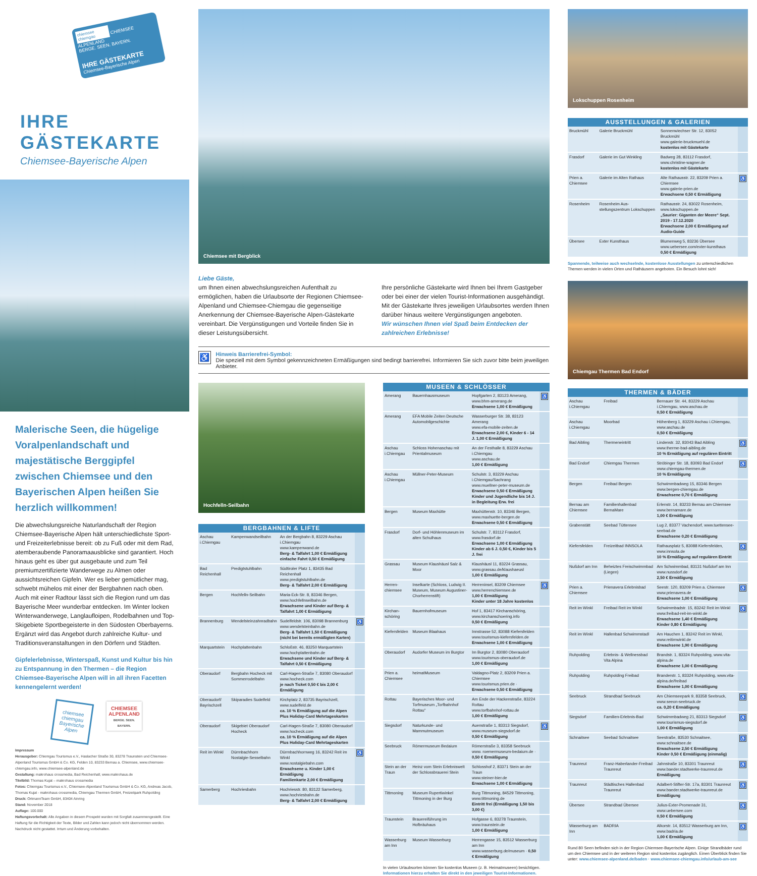chiemsee chiemgau CHIEMSEE ALPENLAND
BERGE. SEEN. BAYERN.
IHRE GÄSTEKARTE
Chiemsee-Bayerische Alpen
IHRE GÄSTEKARTE
Chiemsee-Bayerische Alpen
Malerische Seen, die hügelige Voralpen­landschaft und majestätische Berggipfel zwischen Chiemsee und den Bayerischen Alpen heißen Sie herzlich willkommen!
Die abwechslungsreiche Naturlandschaft der Region Chiemsee-Bayerische Alpen hält unterschiedlichste Sport- und Freizeiterlebnisse bereit: ob zu Fuß oder mit dem Rad, atemberaubende Panoramaausblicke sind garantiert. Hoch hinaus geht es über gut ausgebaute und zum Teil premiumzertifizierte Wanderwege zu Almen oder aussichtsreichen Gipfeln. Wer es lieber gemütlicher mag, schwebt mühelos mit einer der Bergbahnen nach oben. Auch mit einer Radtour lässt sich die Region rund um das Bayerische Meer wunderbar entdecken. Im Winter locken Winterwanderwege, Langlaufloipen, Rodelbahnen und Top-Skigebiete Sportbegeisterte in den Südosten Oberbayerns. Ergänzt wird das Angebot durch zahlreiche Kultur- und Traditionsveranstaltungen in den Dörfern und Städten.
Gipfelerlebnisse, Winterspaß, Kunst und Kultur bis hin zu Entspannung in den Thermen – die Region Chiemsee-Bayerische Alpen will in all ihren Facetten kennengelernt werden!
chiemsee chiemgau
Bayerische Alpen
CHIEMSEE ALPENLAND
BERGE. SEEN. BAYERN.
Impressum
Herausgeber: Chiemgau Tourismus e.V., Haslacher Straße 30, 83278 Traunstein und Chiemsee-Alpenland Tourismus GmbH & Co. KG, Felden 10, 83233 Bernau a. Chiemsee, www.chiemsee-chiemgau.info, www.chiemsee-alpenland.de
Gestaltung: makrohaus crossmedia, Bad Reichenhall, www.makrohaus.de
Titelbild: Thomas Kujat – makrohaus crossmedia
Fotos: Chiemgau Tourismus e.V., Chiemsee-Alpenland Tourismus GmbH & Co. KG, Andreas Jacob, Thomas Kujat - makrohaus crossmedia, Chiemgau Thermen GmbH, Freizeitpark Ruhpolding
Druck: OrtmannTeam GmbH, 83404 Ainring
Stand: November 2018
Auflage: 100.000
Haftungsvorbehalt: Alle Angaben in diesem Prospekt wurden mit Sorgfalt zusammengestellt. Eine Haftung für die Richtigkeit der Texte, Bilder und Zahlen kann jedoch nicht übernommen werden. Nachdruck nicht gestattet. Irrtum und Änderung vorbehalten.
Chiemsee mit Bergblick
Liebe Gäste,
um Ihnen einen abwechslungsreichen Aufenthalt zu ermöglichen, haben die Urlaubsorte der Regionen Chiemsee-Alpenland und Chiemsee-Chiemgau die gegenseitige Anerkennung der Chiemsee-Bayerische Alpen-Gästekarte vereinbart. Die Vergünstigungen und Vorteile finden Sie in dieser Leistungs­übersicht.
Ihre persönliche Gästekarte wird Ihnen bei Ihrem Gastgeber oder bei einer der vielen Tourist-Informationen ausgehändigt. Mit der Gästekarte Ihres jeweiligen Urlaubsortes werden Ihnen darüber hinaus weitere Vergünstigungen angeboten.
Wir wünschen Ihnen viel Spaß beim Entdecken der zahlreichen Erlebnisse!
♿
Hinweis Barrierefrei-Symbol:
Die speziell mit dem Symbol gekennzeichneten Ermäßigungen sind bedingt barrierefrei. Informieren Sie sich zuvor bitte beim jeweiligen Anbieter.
Hochfelln-Seilbahn
| BERGBAHNEN & LIFTE | | | |
| --- | --- | --- | --- |
| Aschau i.Chiemgau | Kampenwand­seilbahn | An der Bergbahn 8, 83229 Aschau i.Chiemgau www.kampenwand.de Berg- & Talfahrt 1,00 € Ermäßigung einfache Fahrt 0,50 € Ermäßigung | |
| Bad Reichenhall | Predigtstuhlbahn | Südtiroler Platz 1, 83435 Bad Reichenhall www.predigtstuhlbahn.de Berg- & Talfahrt 2,00 € Ermäßigung | |
| Bergen | Hochfelln-Seilbahn | Maria-Eck-Str. 8, 83346 Bergen, www.hochfellnseilbahn.de Erwachsene und Kinder auf Berg- & Talfahrt 1,00 € Ermäßigung | |
| Brannen­burg | Wendelstein­zahnradbahn | Sudelfeldstr. 106, 83098 Brannenburg www.wendelsteinbahn.de Berg- & Talfahrt 1,50 € Ermäßigung (nicht bei bereits ermäßigten Karten) | ♿ |
| Marquart­stein | Hochplattenbahn | Schloßstr. 46, 83250 Marquartstein www.hochplattenbahn.de Erwachsene und Kinder auf Berg- & Talfahrt 0,50 € Ermäßigung | |
| Oberaudorf | Bergbahn Hocheck mit Sommerrodelbahn | Carl-Hagen-Straße 7, 83080 Oberaudorf www.hocheck.com je nach Ticket 0,50 € bis 2,00 € Ermäßigung | |
| Oberaudorf/ Bayrischzell | Skiparadies Sudelfeld | Kirchplatz 2, 83735 Bayrischzell, www.sudelfeld.de ca. 10 % Ermäßigung auf die Alpen Plus Holiday-Card Mehrtageskarten | |
| Oberaudorf | Skigebiet Oberaudorf Hocheck | Carl-Hagen-Straße 7, 83080 Oberaudorf www.hocheck.com ca. 10 % Ermäßigung auf die Alpen Plus Holiday-Card Mehrtageskarten | |
| Reit im Winkl | Dürrnbachhorn Nostalgie-Sesselbahn | Dürrnbachhornweg 16, 83242 Reit im Winkl www.nostalgiebahn.com Erwachsene u. Kinder 1,00 € Ermäßigung Familienkarte 2,00 € Ermäßigung | ♿ |
| Samerberg | Hochriesbahn | Hochriesstr. 80, 83122 Samerberg, www.hochriesbahn.de Berg- & Talfahrt 2,00 € Ermäßigung | |
| MUSEEN & SCHLÖSSER | | | |
| --- | --- | --- | --- |
| Amerang | Bauernhaus­museum | Hopfgarten 2, 83123 Amerang, www.bhm-amerang.de Erwachsene 1,00 € Ermäßigung | ♿ |
| Amerang | EFA Mobile Zeiten Deutsche Auto­mobilgeschichte | Wasserburger Str. 38, 83123 Amerang www.efa-mobile-zeiten.de Erwachsene 2,00 €, Kinder 6 - 14 J. 1,00 € Ermäßigung | |
| Aschau i.Chiemgau | Schloss Hohen­aschau mit Prientalmuseum | An der Festhalle 8, 83229 Aschau i.Chiemgau www.aschau.de 1,00 € Ermäßigung | |
| Aschau i.Chiemgau | Müllner-Peter-Museum | Schulstr. 3, 83229 Aschau i.Chiemgau/Sachrang www.muellner-peter-museum.de Erwachsene 0,50 € Ermäßigung Kinder und Jugendliche bis 14 J. in Begleitung Erw. frei | |
| Bergen | Museum Maxhütte | Maxhüttenstr. 10, 83346 Bergen, www.maxhuette-bergen.de Erwachsene 0,50 € Ermäßigung | |
| Frasdorf | Dorf- und Höhlen­museum im alten Schulhaus | Schulstr. 7, 83112 Frasdorf, www.frasdorf.de Erwachsene 1,00 € Ermäßigung Kinder ab 6 J. 0,50 €, Kinder bis 5 J. frei | |
| Grassau | Museum Klaus­häusl Salz & Moor | Klaushäusl 11, 83224 Grassau, www.grassau.de/klaushaeusl 1,00 € Ermäßigung | |
| Herren­chiemsee | Inselkarte (Schloss, Ludwig II. Museum, Museum Augusti­ner-Chorherrenstift) | Herreninsel, 83209 Chiemsee www.herrenchiemsee.de 1,00 € Ermäßigung Kinder unter 18 Jahre kostenlos | ♿ |
| Kirchan­schöring | Bauernhof­museum | Hof 1, 83417 Kirchanschöring, www.kirchanschoering.info 0,50 € Ermäßigung | |
| Kiefers­felden | Museum Blaahaus | Innstrasse 52, 83088 Kiefersfelden www.tourismus-kiefersfelden.de Erwachsene 1,00 € Ermäßigung | |
| Oberaudorf | Audorfer Museum im Burgtor | Im Burgtor 2, 83080 Oberaudorf www.tourismus-oberaudorf.de 1,00 € Ermäßigung | |
| Prien a. Chiemsee | heimatMuseum | Valdagno-Platz 2, 83209 Prien a. Chiemsee www.tourismus.prien.de · Erwachsene 0,50 € Ermäßigung | |
| Rottau | Bayerisches Moor- und Torfmuseum „Torfbahnhof Rottau“ | Am Ende der Hackenstraße, 83224 Rottau www.torfbahnhof-rottau.de 1,00 € Ermäßigung | |
| Siegsdorf | Naturkunde- und Mammutmuseum | Auenstraße 1, 83313 Siegsdorf, www.museum-siegsdorf.de 0,50 € Ermäßigung | ♿ |
| Seebruck | Römermuseum Bedaium | Römerstraße 3, 83358 Seebruck www. roemermuseum-bedaium.de · 0,50 € Ermäßigung | |
| Stein an der Traun | Heinz vom Stein Erlebniswelt der Schlossbrauerei Stein | Schlosshof 2, 83371 Stein an der Traun www.steiner-bier.de Erwachsene 1,00 € Ermäßigung | |
| Tittmoning | Museum Ruperti­winkel Tittmoning in der Burg | Burg Tittmoning, 84529 Tittmoning, www.tittmoning.de Eintritt frei (Ermäßigung 1,50 bis 3,00 €) | |
| Traunstein | Brauereiführung im Hofbräuhaus | Hofgasse 6, 83278 Traunstein, www.traunstein.de 1,00 € Ermäßigung | |
| Wasserburg am Inn | Museum Wasserburg | Herrengasse 15, 83512 Wasserburg am Inn www.wasserburg.de/museum · 0,50 € Ermäßigung | |
In vielen Urlaubsorten können Sie kostenlos Museen (z. B. Heimatmuseen) besichtigen.
Informationen hierzu erhalten Sie direkt in den jeweiligen Tourist-Informationen.
Lokschuppen Rosenheim
| AUSSTELLUNGEN & GALERIEN | | | |
| --- | --- | --- | --- |
| Bruckmühl | Galerie Bruckmühl | Sonnenwiechser Str. 12, 83052 Bruckmühl www.galerie-bruckmuehl.de kostenlos mit Gästekarte | |
| Frasdorf | Galerie im Gut Winkling | Badweg 28, 83112 Frasdorf, www.christine-wagner.de kostenlos mit Gästekarte | |
| Prien a. Chiemsee | Galerie im Alten Rathaus | Alte Rathausstr. 22, 83209 Prien a. Chiemsee www.galerie-prien.de Erwachsene 0,50 € Ermäßigung | ♿ |
| Rosenheim | Rosenheim Aus­stellungszentrum Lokschuppen | Rathausstr. 24, 83022 Rosenheim, www.lokschuppen.de „Saurier: Giganten der Meere“ Sept. 2019 - 17.12.2020 Erwachsene 2,00 € Ermäßigung auf Audio-Guide | |
| Übersee | Exter Kunsthaus | Blumenweg 5, 83236 Übersee www.uebersee.com/exter-kunsthaus 0,50 € Ermäßigung | |
Spannende, teilweise auch wechselnde, kostenlose Ausstellungen zu unterschiedlichen Themen werden in vielen Orten und Rathäusern angeboten. Ein Besuch lohnt sich!
Chiemgau Thermen Bad Endorf
| THERMEN & BÄDER | | | |
| --- | --- | --- | --- |
| Aschau i.Chiemgau | Freibad | Bernauer Str. 44, 83229 Aschau i.Chiemgau, www.aschau.de 0,50 € Ermäßigung | |
| Aschau i.Chiemgau | Moorbad | Höhenberg 1, 83229 Aschau i.Chiemgau, www.aschau.de 0,50 € Ermäßigung | |
| Bad Aibling | Thermeneintritt | Lindenstr. 32, 83043 Bad Aibling www.therme-bad-aibling.de 10 % Ermäßigung auf regulären Eintritt | ♿ |
| Bad Endorf | Chiemgau Thermen | Ströbinger Str. 18, 83093 Bad Endorf www.chiemgau-thermen.de 10 % Ermäßigung | ♿ |
| Bergen | Freibad Bergen | Schwimmbadweg 15, 83346 Bergen www.bergen-chiemgau.de Erwachsene 0,70 € Ermäßigung | |
| Bernau am Chiemsee | Familienhallenbad BernaMare | Erlenstr. 14, 83233 Bernau am Chiemsee www.bernamare.de 1,00 € Ermäßigung | |
| Grabenstätt | Seebad Tüttensee | Lug 2, 83377 Vachendorf, www.tuettensee-seebad.de Erwachsene 0,20 € Ermäßigung | |
| Kiefersfelden | Freizeitbad INNSOLA | Rathausplatz 5, 83088 Kiefersfelden, www.innsola.de 10 % Ermäßigung auf regulären Eintritt | ♿ |
| Nußdorf am Inn | Beheiztes Freischwimmbad (Liegen) | Am Schwimmbad, 83131 Nußdorf am Inn www.nussdorf.de 2,50 € Ermäßigung | |
| Prien a. Chiemsee | Prienavera Erlebnisbad | Seestr. 120, 83209 Prien a. Chiemsee www.prienavera.de Erwachsene 1,00 € Ermäßigung | ♿ |
| Reit im Winkl | Freibad Reit im Winkl | Schwimmbadstr. 15, 83242 Reit im Winkl www.freibad-reit-im-winkl.de Erwachsene 1,40 € Ermäßigung Kinder 0,80 € Ermäßigung | ♿ |
| Reit im Winkl | Hallenbad Schwimmstadl | Am Hauchen 1, 83242 Reit im Winkl, www.reitimwinkl.de Erwachsene 1,90 € Ermäßigung | |
| Ruhpolding | Erlebnis- & Wellnessbad Vita Alpina | Brandstr. 1, 83324 Ruhpolding, www.vita-alpina.de Erwachsene 1,00 € Ermäßigung | |
| Ruhpolding | Ruhpolding Freibad | Branderstr. 1, 83324 Ruhpolding, www.vita-alpina.de/freibad Erwachsene 1,00 € Ermäßigung | |
| Seebruck | Strandbad Seebruck | Am Chiemseepark 9, 83358 Seebruck, www.seeon-seebruck.de ca. 0,20 € Ermäßigung | ♿ |
| Siegsdorf | Familien-Erlebnis-Bad | Schwimmbadweg 21, 83313 Siegsdorf www.tourismus-siegsdorf.de 1,00 € Ermäßigung | ♿ |
| Schnaitsee | Seebad Schnaitsee | Seestraße, 83530 Schnaitsee, www.schnaitsee.de Erwachsene 2,50 € Ermäßigung Kinder 0,50 € Ermäßigung (einmalig) | ♿ |
| Traunreut | Franz-Haberlan­der-Freibad Traunreut | Jahnstraße 10, 83301 Traunreut www.baeder.stadtwerke-traunreut.de Ermäßigung | ♿ |
| Traunreut | Städtisches Hallenbad Traunreut | Adalbert-Stifter-Str. 17a, 83301 Traunreut www.baeder.stadtwerke-traunreut.de Ermäßigung | ♿ |
| Übersee | Strandbad Übersee | Julius-Exter-Promenade 31, www.uebersee.com 0,50 € Ermäßigung | ♿ |
| Wasserburg am Inn | BADRIA | Alkorstr. 14, 83512 Wasserburg am Inn, www.badria.de 1,00 € Ermäßigung | ♿ |
Rund 80 Seen befinden sich in der Region Chiemsee-Bayerische Alpen. Einige Strandbäder rund um den Chiemsee und in der weiteren Region sind kostenlos zugänglich. Einen Überblick finden Sie unter: www.chiemsee-alpenland.de/baden · www.chiemsee-chiemgau.info/urlaub-am-see